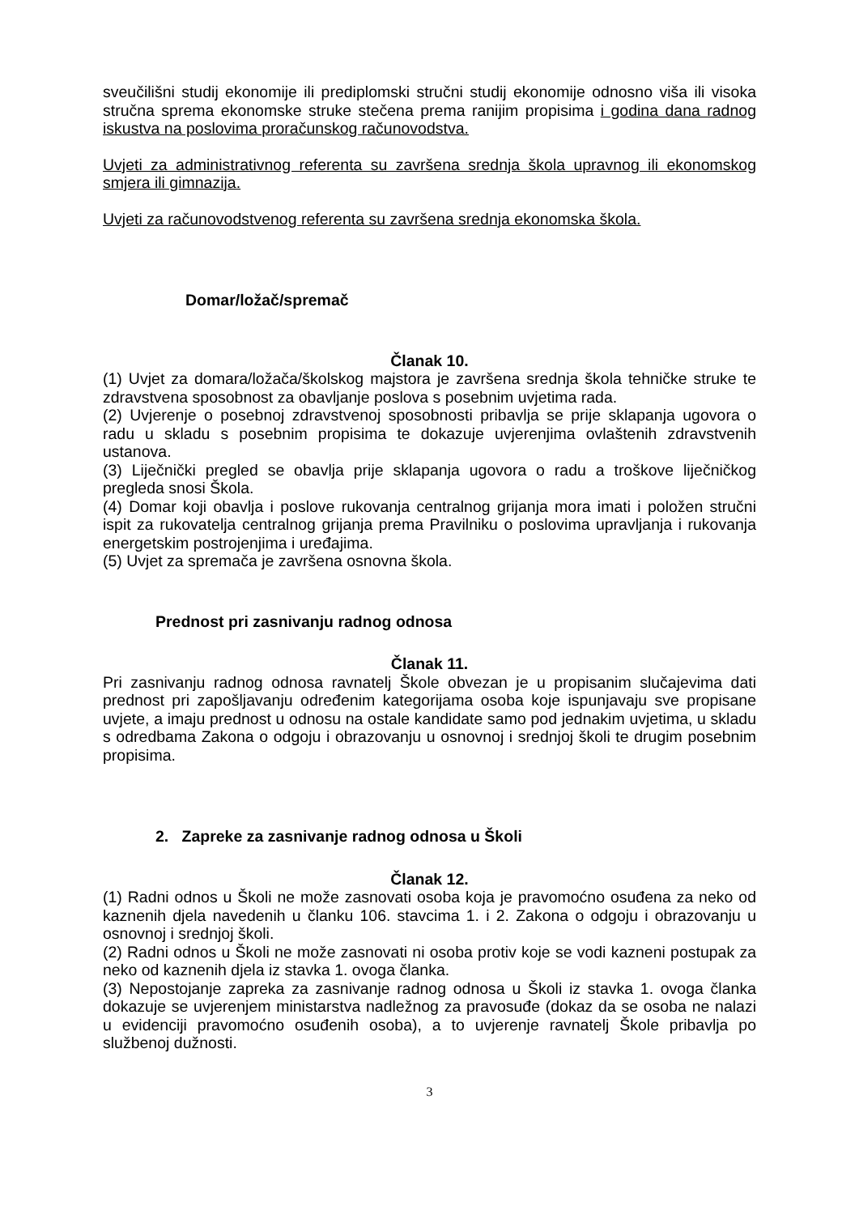sveučilišni studij ekonomije ili prediplomski stručni studij ekonomije odnosno viša ili visoka stručna sprema ekonomske struke stečena prema ranijim propisima i godina dana radnog iskustva na poslovima proračunskog računovodstva.
Uvjeti za administrativnog referenta su završena srednja škola upravnog ili ekonomskog smjera ili gimnazija.
Uvjeti za računovodstvenog referenta su završena srednja ekonomska škola.
Domar/ložač/spremač
Članak 10.
(1) Uvjet za domara/ložača/školskog majstora je završena srednja škola tehničke struke te zdravstvena sposobnost za obavljanje poslova s posebnim uvjetima rada.
(2) Uvjerenje o posebnoj zdravstvenoj sposobnosti pribavlja se prije sklapanja ugovora o radu u skladu s posebnim propisima te dokazuje uvjerenjima ovlaštenih zdravstvenih ustanova.
(3) Liječnički pregled se obavlja prije sklapanja ugovora o radu a troškove liječničkog pregleda snosi Škola.
(4) Domar koji obavlja i poslove rukovanja centralnog grijanja mora imati i položen stručni ispit za rukovatelja centralnog grijanja prema Pravilniku o poslovima upravljanja i rukovanja energetskim postrojenjima i uređajima.
(5) Uvjet za spremača je završena osnovna škola.
Prednost pri zasnivanju radnog odnosa
Članak 11.
Pri zasnivanju radnog odnosa ravnatelj Škole obvezan je u propisanim slučajevima dati prednost pri zapošljavanju određenim kategorijama osoba koje ispunjavaju sve propisane uvjete, a imaju prednost u odnosu na ostale kandidate samo pod jednakim uvjetima, u skladu s odredbama Zakona o odgoju i obrazovanju u osnovnoj i srednjoj školi te drugim posebnim propisima.
2. Zapreke za zasnivanje radnog odnosa u Školi
Članak 12.
(1) Radni odnos u Školi ne može zasnovati osoba koja je pravomoćno osuđena za neko od kaznenih djela navedenih u članku 106. stavcima 1. i 2. Zakona o odgoju i obrazovanju u osnovnoj i srednjoj školi.
(2) Radni odnos u Školi ne može zasnovati ni osoba protiv koje se vodi kazneni postupak za neko od kaznenih djela iz stavka 1. ovoga članka.
(3) Nepostojanje zapreka za zasnivanje radnog odnosa u Školi iz stavka 1. ovoga članka dokazuje se uvjerenjem ministarstva nadležnog za pravosuđe (dokaz da se osoba ne nalazi u evidenciji pravomoćno osuđenih osoba), a to uvjerenje ravnatelj Škole pribavlja po službenoj dužnosti.
3